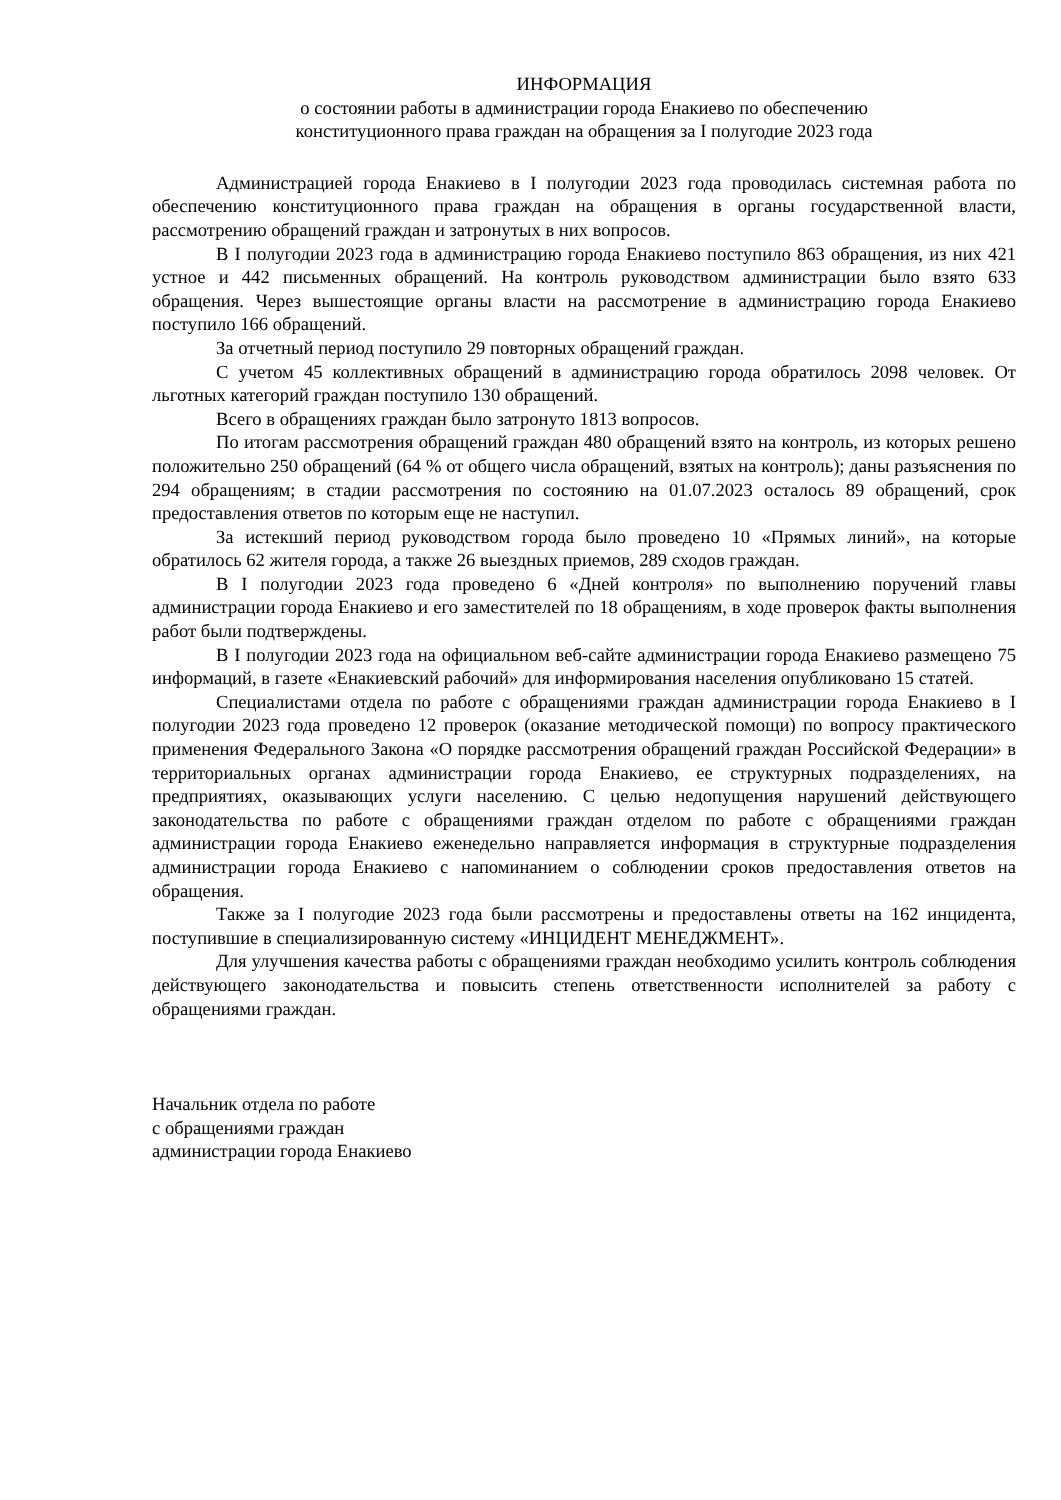ИНФОРМАЦИЯ
о состоянии работы в администрации города Енакиево по обеспечению
конституционного права граждан на обращения за I полугодие 2023 года
Администрацией города Енакиево в I полугодии 2023 года проводилась системная работа по обеспечению конституционного права граждан на обращения в органы государственной власти, рассмотрению обращений граждан и затронутых в них вопросов.
В I полугодии 2023 года в администрацию города Енакиево поступило 863 обращения, из них 421 устное и 442 письменных обращений. На контроль руководством администрации было взято 633 обращения. Через вышестоящие органы власти на рассмотрение в администрацию города Енакиево поступило 166 обращений.
За отчетный период поступило 29 повторных обращений граждан.
С учетом 45 коллективных обращений в администрацию города обратилось 2098 человек. От льготных категорий граждан поступило 130 обращений.
Всего в обращениях граждан было затронуто 1813 вопросов.
По итогам рассмотрения обращений граждан 480 обращений взято на контроль, из которых решено положительно 250 обращений (64 % от общего числа обращений, взятых на контроль); даны разъяснения по 294 обращениям; в стадии рассмотрения по состоянию на 01.07.2023 осталось 89 обращений, срок предоставления ответов по которым еще не наступил.
За истекший период руководством города было проведено 10 «Прямых линий», на которые обратилось 62 жителя города, а также 26 выездных приемов, 289 сходов граждан.
В I полугодии 2023 года проведено 6 «Дней контроля» по выполнению поручений главы администрации города Енакиево и его заместителей по 18 обращениям, в ходе проверок факты выполнения работ были подтверждены.
В I полугодии 2023 года на официальном веб-сайте администрации города Енакиево размещено 75 информаций, в газете «Енакиевский рабочий» для информирования населения опубликовано 15 статей.
Специалистами отдела по работе с обращениями граждан администрации города Енакиево в I полугодии 2023 года проведено 12 проверок (оказание методической помощи) по вопросу практического применения Федерального Закона «О порядке рассмотрения обращений граждан Российской Федерации» в территориальных органах администрации города Енакиево, ее структурных подразделениях, на предприятиях, оказывающих услуги населению. С целью недопущения нарушений действующего законодательства по работе с обращениями граждан отделом по работе с обращениями граждан администрации города Енакиево еженедельно направляется информация в структурные подразделения администрации города Енакиево с напоминанием о соблюдении сроков предоставления ответов на обращения.
Также за I полугодие 2023 года были рассмотрены и предоставлены ответы на 162 инцидента, поступившие в специализированную систему «ИНЦИДЕНТ МЕНЕДЖМЕНТ».
Для улучшения качества работы с обращениями граждан необходимо усилить контроль соблюдения действующего законодательства и повысить степень ответственности исполнителей за работу с обращениями граждан.
Начальник отдела по работе
с обращениями граждан
администрации города Енакиево